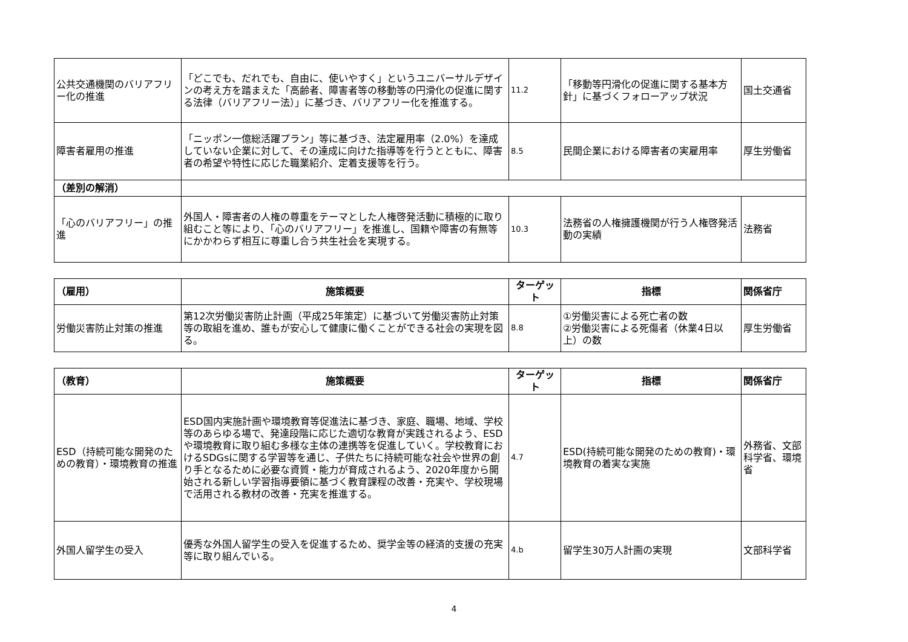| 公共交通機関のバリアフリー化の推進 | 「どこでも、だれでも、自由に、使いやすく」というユニバーサルデザインの考え方を踏まえた「高齢者、障害者等の移動等の円滑化の促進に関する法律（バリアフリー法）」に基づき、バリアフリー化を推進する。 | 11.2 | 「移動等円滑化の促進に関する基本方針」に基づくフォローアップ状況 | 国土交通省 |
| 障害者雇用の推進 | 「ニッポン一億総活躍プラン」等に基づき、法定雇用率（2.0%）を達成していない企業に対して、その達成に向けた指導等を行うとともに、障害者の希望や特性に応じた職業紹介、定着支援等を行う。 | 8.5 | 民間企業における障害者の実雇用率 | 厚生労働省 |
| （差別の解消） | | | | |
| 「心のバリアフリー」の推進 | 外国人・障害者の人権の尊重をテーマとした人権啓発活動に積極的に取り組むこと等により、「心のバリアフリー」を推進し、国籍や障害の有無等にかかわらず相互に尊重し合う共生社会を実現する。 | 10.3 | 法務省の人権擁護機関が行う人権啓発活動の実績 | 法務省 |
| （雇用） | 施策概要 | ターゲット | 指標 | 関係省庁 |
| --- | --- | --- | --- | --- |
| 労働災害防止対策の推進 | 第12次労働災害防止計画（平成25年策定）に基づいて労働災害防止対策等の取組を進め、誰もが安心して健康に働くことができる社会の実現を図る。 | 8.8 | ①労働災害による死亡者の数 ②労働災害による死傷者（休業4日以上）の数 | 厚生労働省 |
| （教育） | 施策概要 | ターゲット | 指標 | 関係省庁 |
| --- | --- | --- | --- | --- |
| ESD（持続可能な開発のための教育）・環境教育の推進 | ESD国内実施計画や環境教育等促進法に基づき、家庭、職場、地域、学校等のあらゆる場で、発達段階に応じた適切な教育が実践されるよう、ESDや環境教育に取り組む多様な主体の連携等を促進していく。学校教育におけるSDGsに関する学習等を通じ、子供たちに持続可能な社会や世界の創り手となるために必要な資質・能力が育成されるよう、2020年度から開始される新しい学習指導要領に基づく教育課程の改善・充実や、学校現場で活用される教材の改善・充実を推進する。 | 4.7 | ESD(持続可能な開発のための教育)・環境教育の着実な実施 | 外務省、文部科学省、環境省 |
| 外国人留学生の受入 | 優秀な外国人留学生の受入を促進するため、奨学金等の経済的支援の充実等に取り組んでいる。 | 4.b | 留学生30万人計画の実現 | 文部科学省 |
4